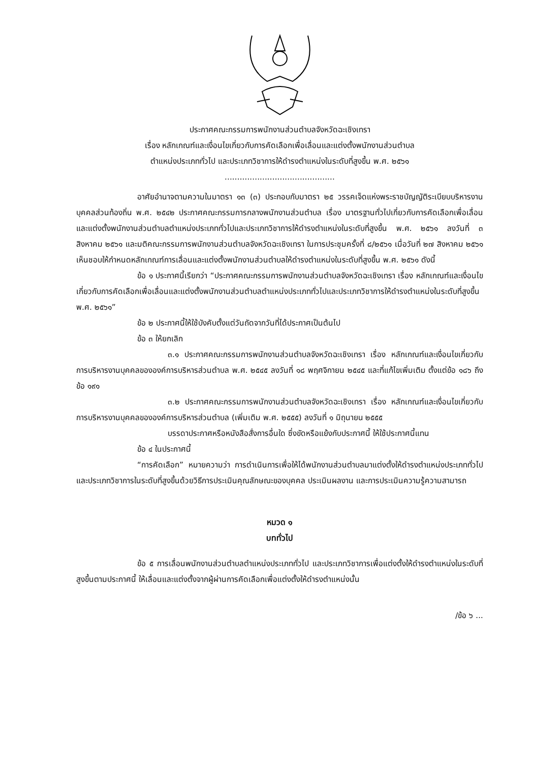ประกาศคณะกรรมการพนักงานส่วนตำบลจังหวัดฉะเชิงเทรา
เรื่อง หลักเกณฑ์และเงื่อนไขเกี่ยวกับการคัดเลือกเพื่อเลื่อนและแต่งตั้งพนักงานส่วนตำบล
ตำแหน่งประเภททั่วไป และประเภทวิชาการให้ดำรงตำแหน่งในระดับที่สูงขึ้น พ.ศ. ๒๕๖๑
............................................
อาศัยอำนาจตามความในมาตรา ๑๓ (๓) ประกอบกับมาตรา ๒๕ วรรคเจ็ดแห่งพระราชบัญญัติระเบียบบริหารงานบุคคลส่วนท้องถิ่น พ.ศ. ๒๕๔๒ ประกาศคณะกรรมการกลางพนักงานส่วนตำบล เรื่อง มาตรฐานทั่วไปเกี่ยวกับการคัดเลือกเพื่อเลื่อนและแต่งตั้งพนักงานส่วนตำบลตำแหน่งประเภททั่วไปและประเภทวิชาการให้ดำรงตำแหน่งในระดับที่สูงขึ้น พ.ศ. ๒๕๖๑ ลงวันที่ ๓ สิงหาคม ๒๕๖๑ และมติคณะกรรมการพนักงานส่วนตำบลจังหวัดฉะเชิงเทรา ในการประชุมครั้งที่ ๘/๒๕๖๑ เมื่อวันที่ ๒๗ สิงหาคม ๒๕๖๑ เห็นชอบให้กำหนดหลักเกณฑ์การเลื่อนและแต่งตั้งพนักงานส่วนตำบลให้ดำรงตำแหน่งในระดับที่สูงขึ้น พ.ศ. ๒๕๖๑ ดังนี้
ข้อ ๑ ประกาศนี้เรียกว่า “ประกาศคณะกรรมการพนักงานส่วนตำบลจังหวัดฉะเชิงเทรา เรื่อง หลักเกณฑ์และเงื่อนไขเกี่ยวกับการคัดเลือกเพื่อเลื่อนและแต่งตั้งพนักงานส่วนตำบลตำแหน่งประเภททั่วไปและประเภทวิชาการให้ดำรงตำแหน่งในระดับที่สูงขึ้น พ.ศ. ๒๕๖๑”
ข้อ ๒ ประกาศนี้ให้ใช้บังคับตั้งแต่วันถัดจากวันที่ได้ประกาศเป็นต้นไป
ข้อ ๓ ให้ยกเลิก
๓.๑ ประกาศคณะกรรมการพนักงานส่วนตำบลจังหวัดฉะเชิงเทรา เรื่อง หลักเกณฑ์และเงื่อนไขเกี่ยวกับการบริหารงานบุคคลขององค์การบริหารส่วนตำบล พ.ศ. ๒๕๔๕ ลงวันที่ ๑๘ พฤศจิกายน ๒๕๔๕ และที่แก้ไขเพิ่มเติม ตั้งแต่ข้อ ๑๘๖ ถึงข้อ ๑๙๑
๓.๒ ประกาศคณะกรรมการพนักงานส่วนตำบลจังหวัดฉะเชิงเทรา เรื่อง หลักเกณฑ์และเงื่อนไขเกี่ยวกับการบริหารงานบุคคลขององค์การบริหารส่วนตำบล (เพิ่มเติม พ.ศ. ๒๕๕๕) ลงวันที่ ๑ มิถุนายน ๒๕๕๕
บรรดาประกาศหรือหนังสือสั่งการอื่นใด ซึ่งขัดหรือแย้งกับประกาศนี้ ให้ใช้ประกาศนี้แทน
ข้อ ๔ ในประกาศนี้
“การคัดเลือก” หมายความว่า การดำเนินการเพื่อให้ได้พนักงานส่วนตำบลมาแต่งตั้งให้ดำรงตำแหน่งประเภททั่วไป และประเภทวิชาการในระดับที่สูงขึ้นด้วยวิธีการประเมินคุณลักษณะของบุคคล ประเมินผลงาน และการประเมินความรู้ความสามารถ
หมวด ๑
บททั่วไป
ข้อ ๕ การเลื่อนพนักงานส่วนตำบลตำแหน่งประเภททั่วไป และประเภทวิชาการเพื่อแต่งตั้งให้ดำรงตำแหน่งในระดับที่สูงขึ้นตามประกาศนี้ ให้เลื่อนและแต่งตั้งจากผู้ผ่านการคัดเลือกเพื่อแต่งตั้งให้ดำรงตำแหน่งนั้น
/ข้อ ๖ ...